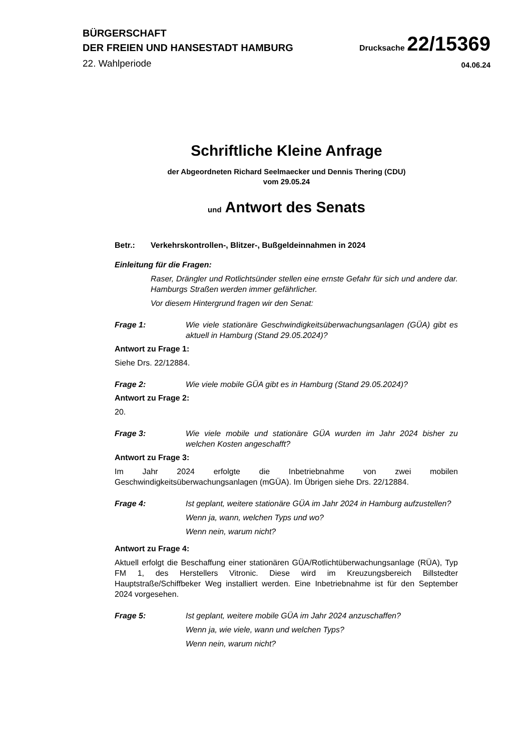BÜRGERSCHAFT
DER FREIEN UND HANSESTADT HAMBURG
Drucksache 22/15369
22. Wahlperiode
04.06.24
Schriftliche Kleine Anfrage
der Abgeordneten Richard Seelmaecker und Dennis Thering (CDU)
vom 29.05.24
und Antwort des Senats
Betr.: Verkehrskontrollen-, Blitzer-, Bußgeldeinnahmen in 2024
Einleitung für die Fragen:
Raser, Drängler und Rotlichtsünder stellen eine ernste Gefahr für sich und andere dar. Hamburgs Straßen werden immer gefährlicher.
Vor diesem Hintergrund fragen wir den Senat:
Frage 1: Wie viele stationäre Geschwindigkeitsüberwachungsanlagen (GÜA) gibt es aktuell in Hamburg (Stand 29.05.2024)?
Antwort zu Frage 1:
Siehe Drs. 22/12884.
Frage 2: Wie viele mobile GÜA gibt es in Hamburg (Stand 29.05.2024)?
Antwort zu Frage 2:
20.
Frage 3: Wie viele mobile und stationäre GÜA wurden im Jahr 2024 bisher zu welchen Kosten angeschafft?
Antwort zu Frage 3:
Im Jahr 2024 erfolgte die Inbetriebnahme von zwei mobilen Geschwindigkeitsüberwachungsanlagen (mGÜA). Im Übrigen siehe Drs. 22/12884.
Frage 4: Ist geplant, weitere stationäre GÜA im Jahr 2024 in Hamburg aufzustellen?
Wenn ja, wann, welchen Typs und wo?
Wenn nein, warum nicht?
Antwort zu Frage 4:
Aktuell erfolgt die Beschaffung einer stationären GÜA/Rotlichtüberwachungsanlage (RÜA), Typ FM 1, des Herstellers Vitronic. Diese wird im Kreuzungsbereich Billstedter Hauptstraße/Schiffbeker Weg installiert werden. Eine Inbetriebnahme ist für den September 2024 vorgesehen.
Frage 5: Ist geplant, weitere mobile GÜA im Jahr 2024 anzuschaffen?
Wenn ja, wie viele, wann und welchen Typs?
Wenn nein, warum nicht?